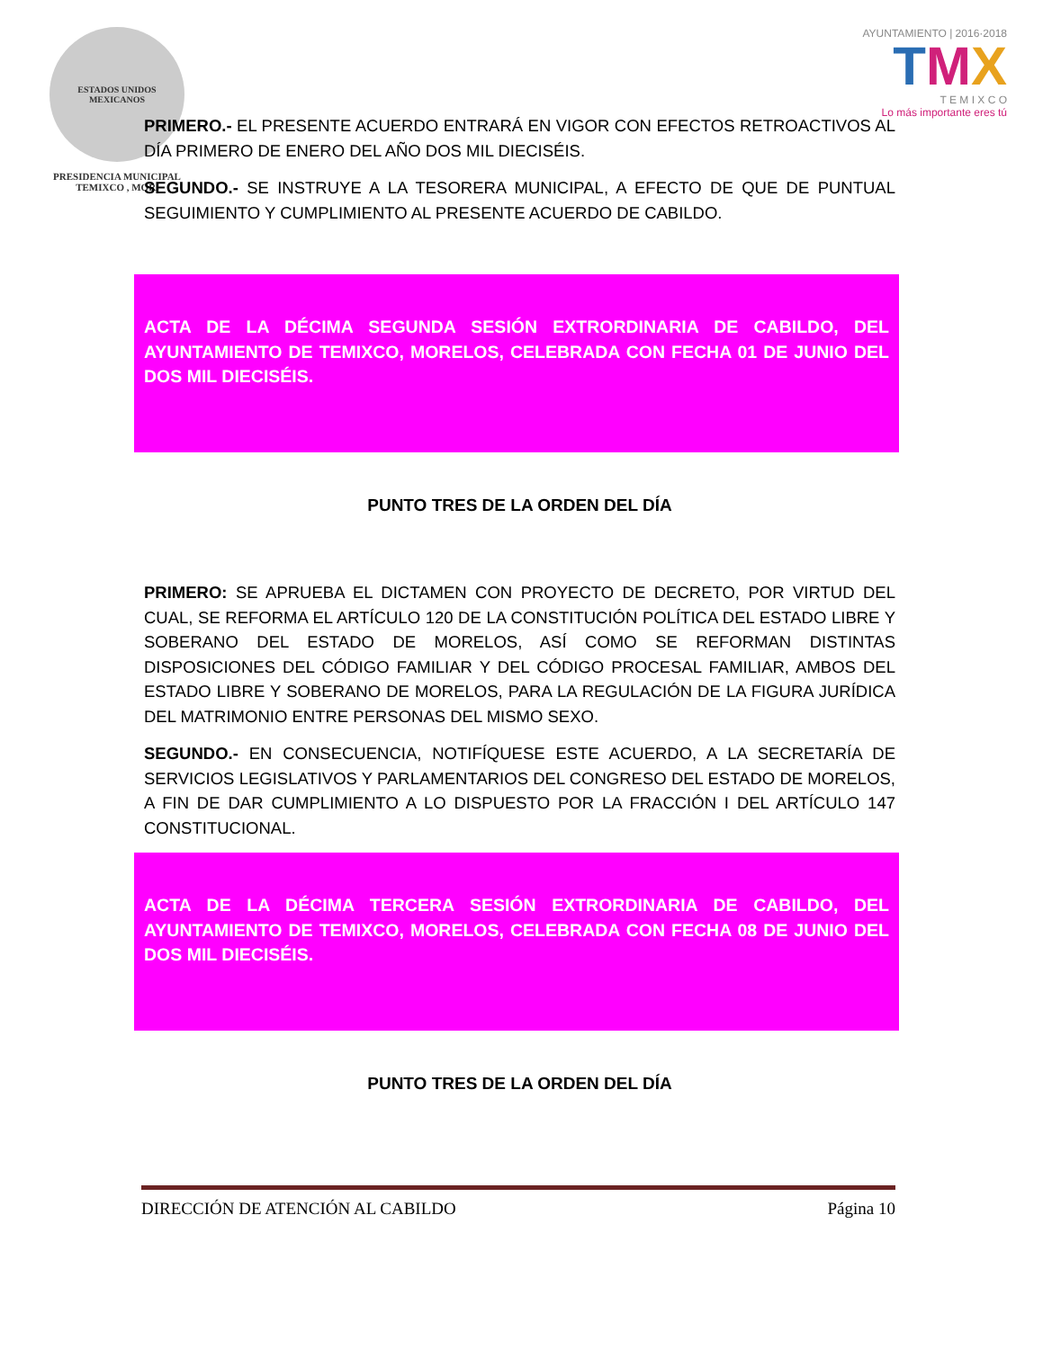ESTADOS UNIDOS MEXICANOS
PRESIDENCIA MUNICIPAL
TEMIXCO , MOR.
AYUNTAMIENTO | 2016·2018
TMX
T E M I X C O
Lo más importante eres tú
PRIMERO.- EL PRESENTE ACUERDO ENTRARÁ EN VIGOR CON EFECTOS RETROACTIVOS AL DÍA PRIMERO DE ENERO DEL AÑO DOS MIL DIECISÉIS.
SEGUNDO.- SE INSTRUYE A LA TESORERA MUNICIPAL, A EFECTO DE QUE DE PUNTUAL SEGUIMIENTO Y CUMPLIMIENTO AL PRESENTE ACUERDO DE CABILDO.
ACTA DE LA DÉCIMA SEGUNDA SESIÓN EXTRORDINARIA DE CABILDO, DEL AYUNTAMIENTO DE TEMIXCO, MORELOS, CELEBRADA CON FECHA 01 DE JUNIO DEL DOS MIL DIECISÉIS.
PUNTO TRES DE LA ORDEN DEL DÍA
PRIMERO: SE APRUEBA EL DICTAMEN CON PROYECTO DE DECRETO, POR VIRTUD DEL CUAL, SE REFORMA EL ARTÍCULO 120 DE LA CONSTITUCIÓN POLÍTICA DEL ESTADO LIBRE Y SOBERANO DEL ESTADO DE MORELOS, ASÍ COMO SE REFORMAN DISTINTAS DISPOSICIONES DEL CÓDIGO FAMILIAR Y DEL CÓDIGO PROCESAL FAMILIAR, AMBOS DEL ESTADO LIBRE Y SOBERANO DE MORELOS, PARA LA REGULACIÓN DE LA FIGURA JURÍDICA DEL MATRIMONIO ENTRE PERSONAS DEL MISMO SEXO.
SEGUNDO.- EN CONSECUENCIA, NOTIFÍQUESE ESTE ACUERDO, A LA SECRETARÍA DE SERVICIOS LEGISLATIVOS Y PARLAMENTARIOS DEL CONGRESO DEL ESTADO DE MORELOS, A FIN DE DAR CUMPLIMIENTO A LO DISPUESTO POR LA FRACCIÓN I DEL ARTÍCULO 147 CONSTITUCIONAL.
ACTA DE LA DÉCIMA TERCERA SESIÓN EXTRORDINARIA DE CABILDO, DEL AYUNTAMIENTO DE TEMIXCO, MORELOS, CELEBRADA CON FECHA 08 DE JUNIO DEL DOS MIL DIECISÉIS.
PUNTO TRES DE LA ORDEN DEL DÍA
DIRECCIÓN DE ATENCIÓN AL CABILDO Página 10